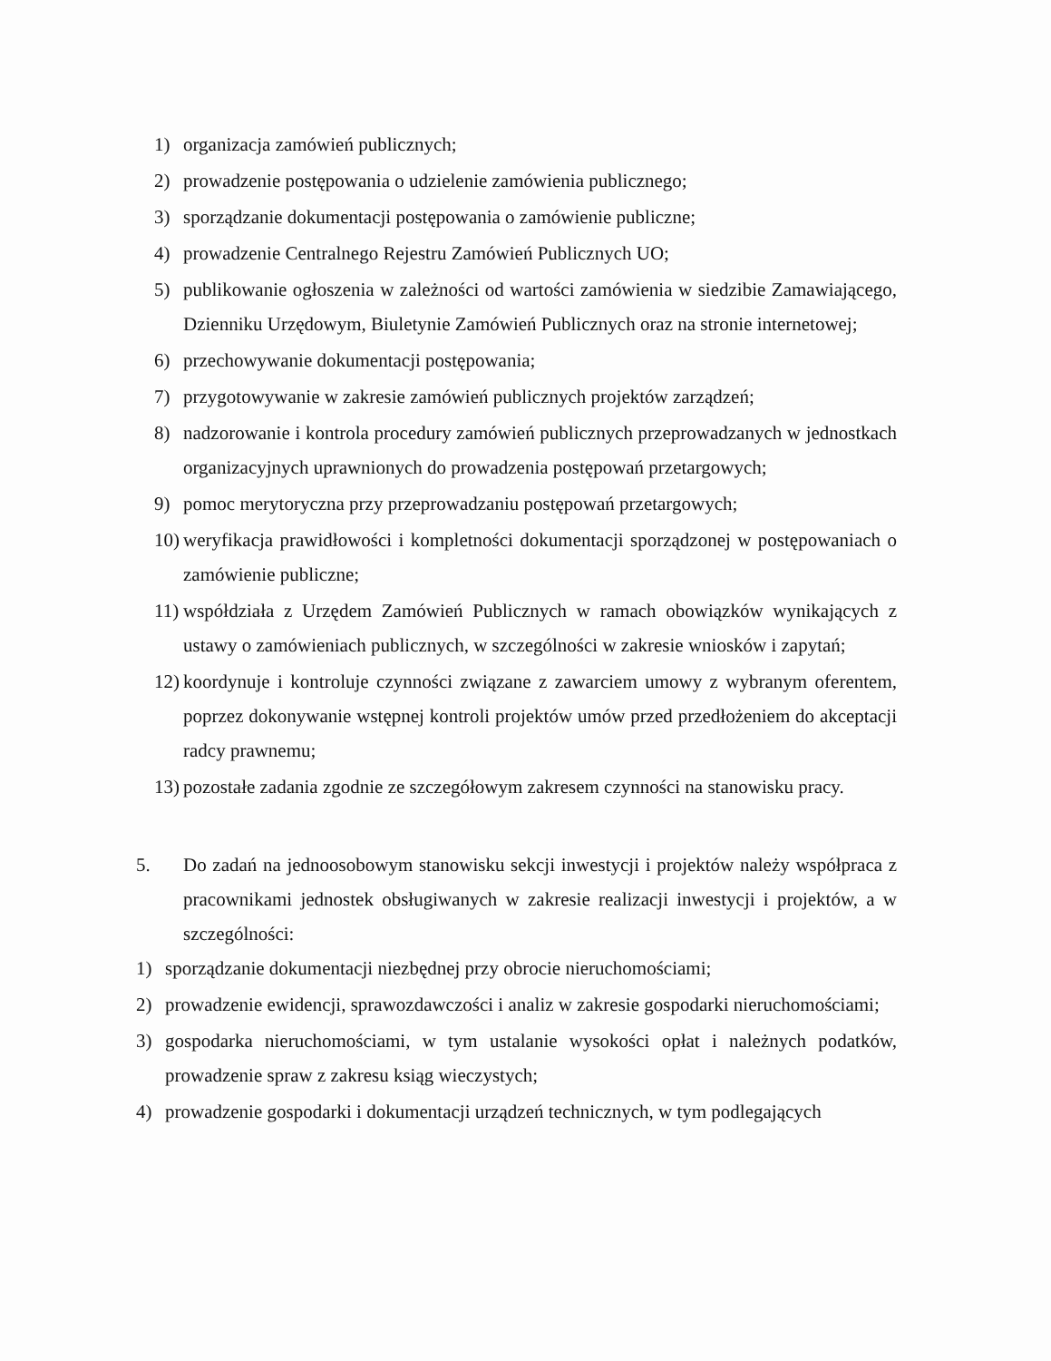1) organizacja zamówień publicznych;
2) prowadzenie postępowania o udzielenie zamówienia publicznego;
3) sporządzanie dokumentacji postępowania o zamówienie publiczne;
4) prowadzenie Centralnego Rejestru Zamówień Publicznych UO;
5) publikowanie ogłoszenia w zależności od wartości zamówienia w siedzibie Zamawiającego, Dzienniku Urzędowym, Biuletynie Zamówień Publicznych oraz na stronie internetowej;
6) przechowywanie dokumentacji postępowania;
7) przygotowywanie w zakresie zamówień publicznych projektów zarządzeń;
8) nadzorowanie i kontrola procedury zamówień publicznych przeprowadzanych w jednostkach organizacyjnych uprawnionych do prowadzenia postępowań przetargowych;
9) pomoc merytoryczna przy przeprowadzaniu postępowań przetargowych;
10) weryfikacja prawidłowości i kompletności dokumentacji sporządzonej w postępowaniach o zamówienie publiczne;
11) współdziała z Urzędem Zamówień Publicznych w ramach obowiązków wynikających z ustawy o zamówieniach publicznych, w szczególności w zakresie wniosków i zapytań;
12) koordynuje i kontroluje czynności związane z zawarciem umowy z wybranym oferentem, poprzez dokonywanie wstępnej kontroli projektów umów przed przedłożeniem do akceptacji radcy prawnemu;
13) pozostałe zadania zgodnie ze szczegółowym zakresem czynności na stanowisku pracy.
5. Do zadań na jednoosobowym stanowisku sekcji inwestycji i projektów należy współpraca z pracownikami jednostek obsługiwanych w zakresie realizacji inwestycji i projektów, a w szczególności:
1) sporządzanie dokumentacji niezbędnej przy obrocie nieruchomościami;
2) prowadzenie ewidencji, sprawozdawczości i analiz w zakresie gospodarki nieruchomościami;
3) gospodarka nieruchomościami, w tym ustalanie wysokości opłat i należnych podatków, prowadzenie spraw z zakresu ksiąg wieczystych;
4) prowadzenie gospodarki i dokumentacji urządzeń technicznych, w tym podlegających